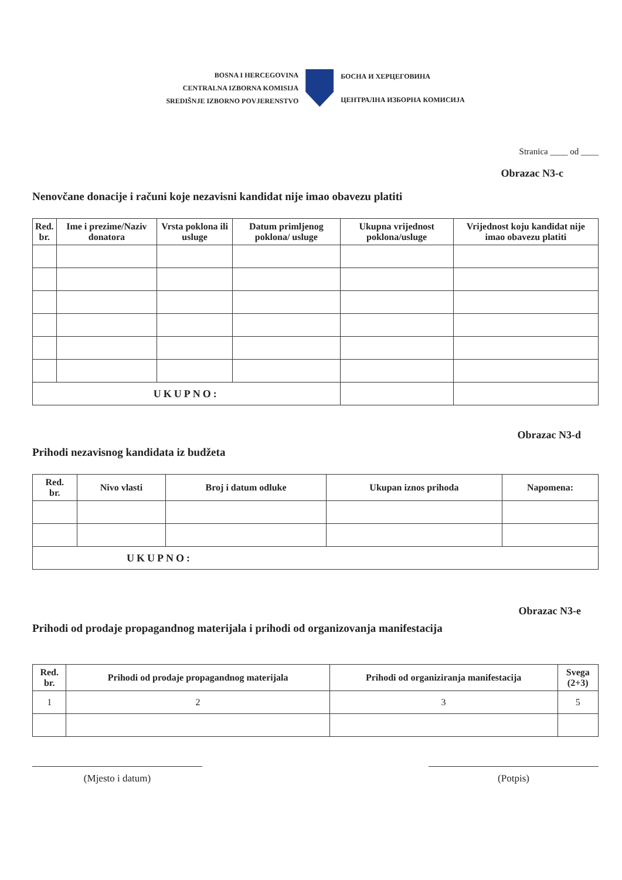BOSNA I HERCEGOVINA
CENTRALNA IZBORNA KOMISIJA
SREDIŠNJE IZBORNO POVJERENSTVO
БОСНА И ХЕРЦЕГОВИНА
ЦЕНТРАЛНА ИЗБОРНА КОМИСИЈА
Stranica ____ od ____
Obrazac N3-c
Nenovčane donacije i računi koje nezavisni kandidat nije imao obavezu platiti
| Red. br. | Ime i prezime/Naziv donatora | Vrsta poklona ili usluge | Datum primljenog poklona/ usluge | Ukupna vrijednost poklona/usluge | Vrijednost koju kandidat nije imao obavezu platiti |
| --- | --- | --- | --- | --- | --- |
| UKUPNO: | | | | | |
Obrazac N3-d
Prihodi nezavisnog kandidata iz budžeta
| Red. br. | Nivo vlasti | Broj i datum odluke | Ukupan iznos prihoda | Napomena: |
| --- | --- | --- | --- | --- |
| UKUPNO: | | | | |
Obrazac N3-e
Prihodi od prodaje propagandnog materijala i prihodi od organizovanja manifestacija
| Red. br. | Prihodi od prodaje propagandnog materijala | Prihodi od organiziranja manifestacija | Svega (2+3) |
| --- | --- | --- | --- |
| 1 | 2 | 3 | 5 |
(Mjesto i datum) (Potpis)